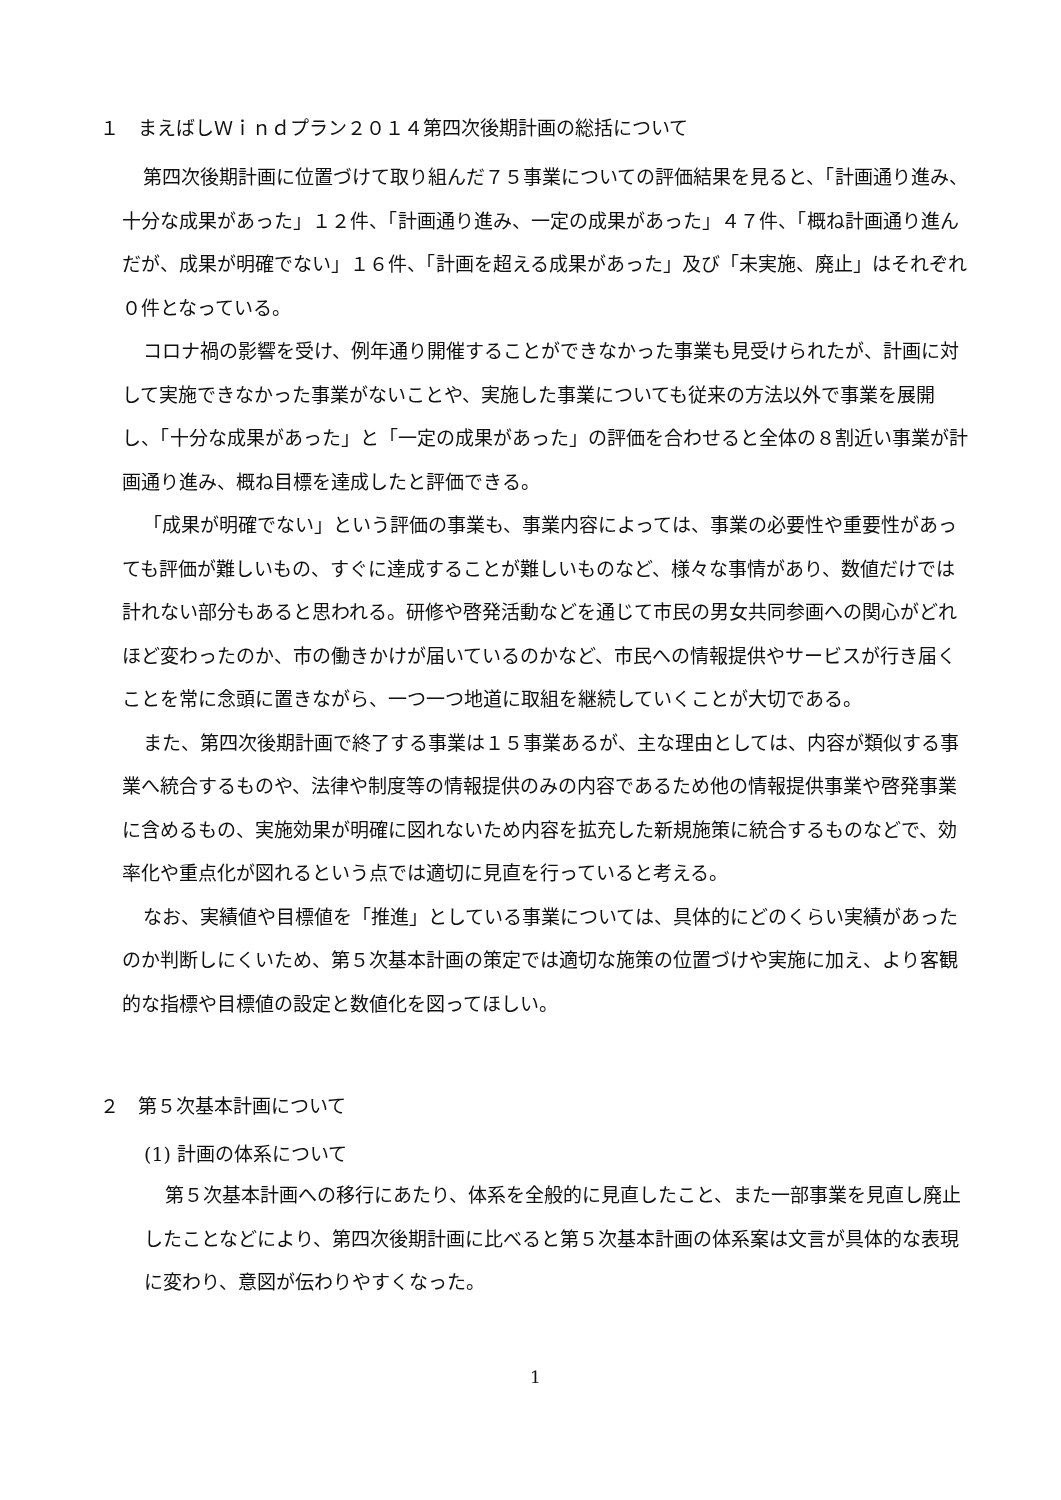１　まえばしＷｉｎｄプラン２０１４第四次後期計画の総括について
第四次後期計画に位置づけて取り組んだ７５事業についての評価結果を見ると、「計画通り進み、十分な成果があった」１２件、「計画通り進み、一定の成果があった」４７件、「概ね計画通り進んだが、成果が明確でない」１６件、「計画を超える成果があった」及び「未実施、廃止」はそれぞれ０件となっている。
コロナ禍の影響を受け、例年通り開催することができなかった事業も見受けられたが、計画に対して実施できなかった事業がないことや、実施した事業についても従来の方法以外で事業を展開し、「十分な成果があった」と「一定の成果があった」の評価を合わせると全体の８割近い事業が計画通り進み、概ね目標を達成したと評価できる。
「成果が明確でない」という評価の事業も、事業内容によっては、事業の必要性や重要性があっても評価が難しいもの、すぐに達成することが難しいものなど、様々な事情があり、数値だけでは計れない部分もあると思われる。研修や啓発活動などを通じて市民の男女共同参画への関心がどれほど変わったのか、市の働きかけが届いているのかなど、市民への情報提供やサービスが行き届くことを常に念頭に置きながら、一つ一つ地道に取組を継続していくことが大切である。
また、第四次後期計画で終了する事業は１５事業あるが、主な理由としては、内容が類似する事業へ統合するものや、法律や制度等の情報提供のみの内容であるため他の情報提供事業や啓発事業に含めるもの、実施効果が明確に図れないため内容を拡充した新規施策に統合するものなどで、効率化や重点化が図れるという点では適切に見直を行っていると考える。
なお、実績値や目標値を「推進」としている事業については、具体的にどのくらい実績があったのか判断しにくいため、第５次基本計画の策定では適切な施策の位置づけや実施に加え、より客観的な指標や目標値の設定と数値化を図ってほしい。
２　第５次基本計画について
(1) 計画の体系について
第５次基本計画への移行にあたり、体系を全般的に見直したこと、また一部事業を見直し廃止したことなどにより、第四次後期計画に比べると第５次基本計画の体系案は文言が具体的な表現に変わり、意図が伝わりやすくなった。
1